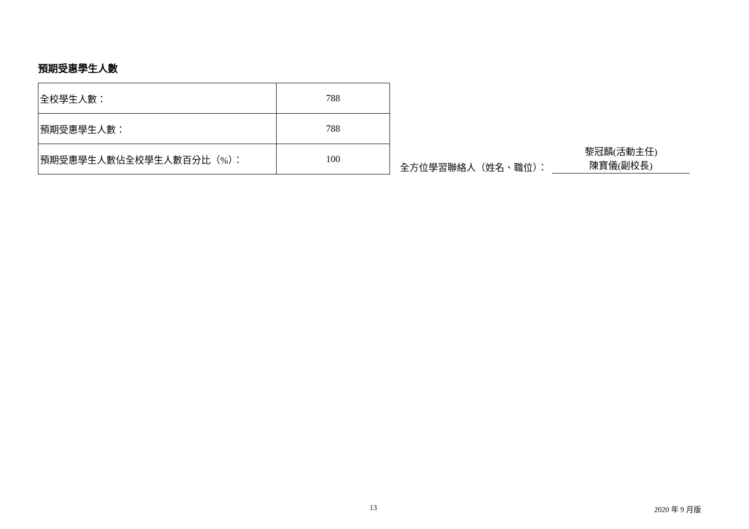預期受惠學生人數
| 全校學生人數： | 788 |
| 預期受惠學生人數： | 788 |
| 預期受惠學生人數佔全校學生人數百分比（%）： | 100 |
全方位學習聯絡人（姓名、職位）：
黎冠麟(活動主任)
陳寶儀(副校長)
13 2020 年 9 月版